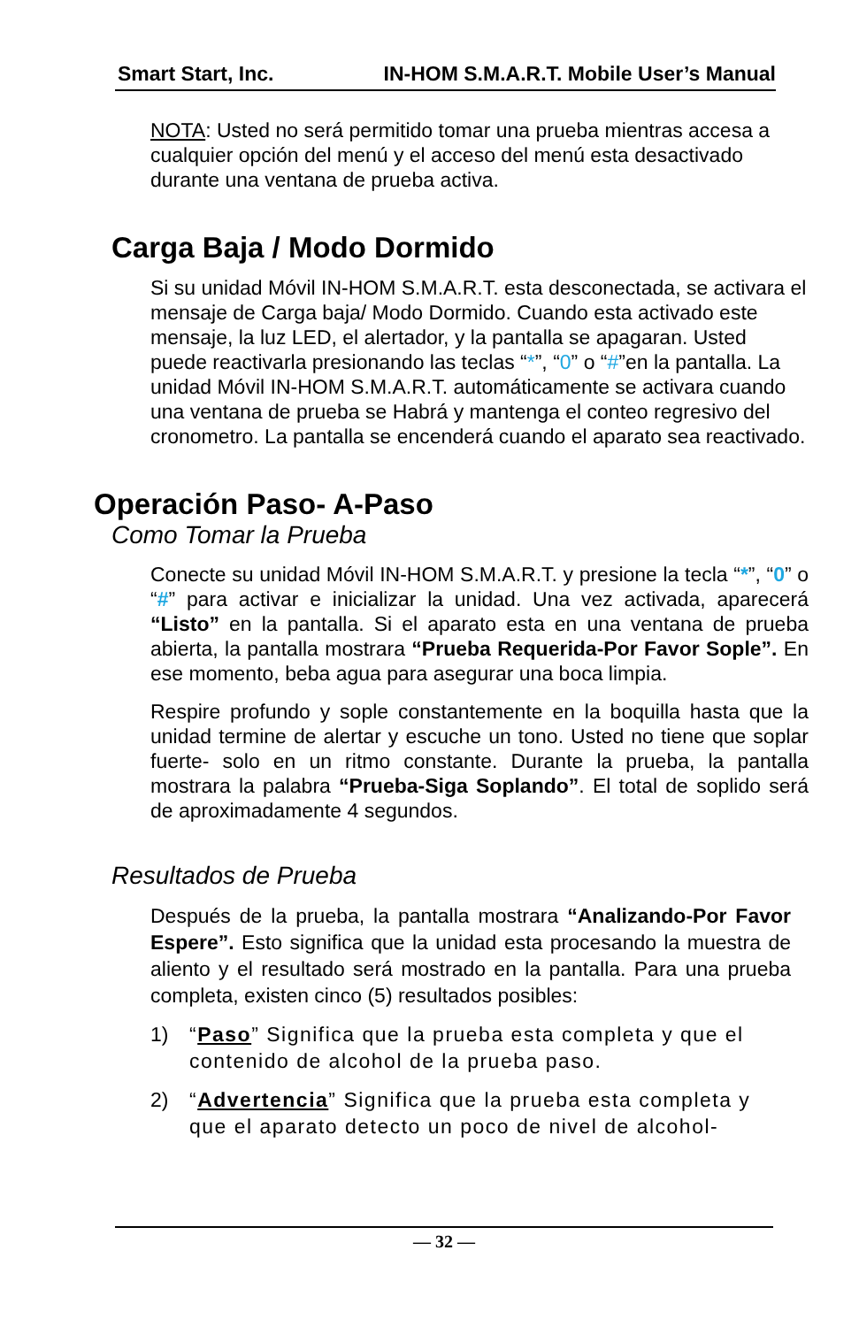Smart Start, Inc. IN-HOM S.M.A.R.T. Mobile User’s Manual
NOTA: Usted no será permitido tomar una prueba mientras accesa a cualquier opción del menú y el acceso del menú esta desactivado durante una ventana de prueba activa.
Carga Baja / Modo Dormido
Si su unidad Móvil IN-HOM S.M.A.R.T. esta desconectada, se activara el mensaje de Carga baja/ Modo Dormido. Cuando esta activado este mensaje, la luz LED, el alertador, y la pantalla se apagaran. Usted puede reactivarla presionando las teclas “*”, “0” o “#”en la pantalla. La unidad Móvil IN-HOM S.M.A.R.T. automáticamente se activara cuando una ventana de prueba se Habrá y mantenga el conteo regresivo del cronometro. La pantalla se encenderá cuando el aparato sea reactivado.
Operación Paso- A-Paso
Como Tomar la Prueba
Conecte su unidad Móvil IN-HOM S.M.A.R.T. y presione la tecla “*”, “0” o “#” para activar e inicializar la unidad. Una vez activada, aparecerá “Listo” en la pantalla. Si el aparato esta en una ventana de prueba abierta, la pantalla mostrara “Prueba Requerida-Por Favor Sople”. En ese momento, beba agua para asegurar una boca limpia.
Respire profundo y sople constantemente en la boquilla hasta que la unidad termine de alertar y escuche un tono. Usted no tiene que soplar fuerte- solo en un ritmo constante. Durante la prueba, la pantalla mostrara la palabra “Prueba-Siga Soplando”. El total de soplido será de aproximadamente 4 segundos.
Resultados de Prueba
Después de la prueba, la pantalla mostrara “Analizando-Por Favor Espere”. Esto significa que la unidad esta procesando la muestra de aliento y el resultado será mostrado en la pantalla. Para una prueba completa, existen cinco (5) resultados posibles:
1) “Paso” Significa que la prueba esta completa y que el contenido de alcohol de la prueba paso.
2) “Advertencia” Significa que la prueba esta completa y que el aparato detecto un poco de nivel de alcohol-
— 32 —